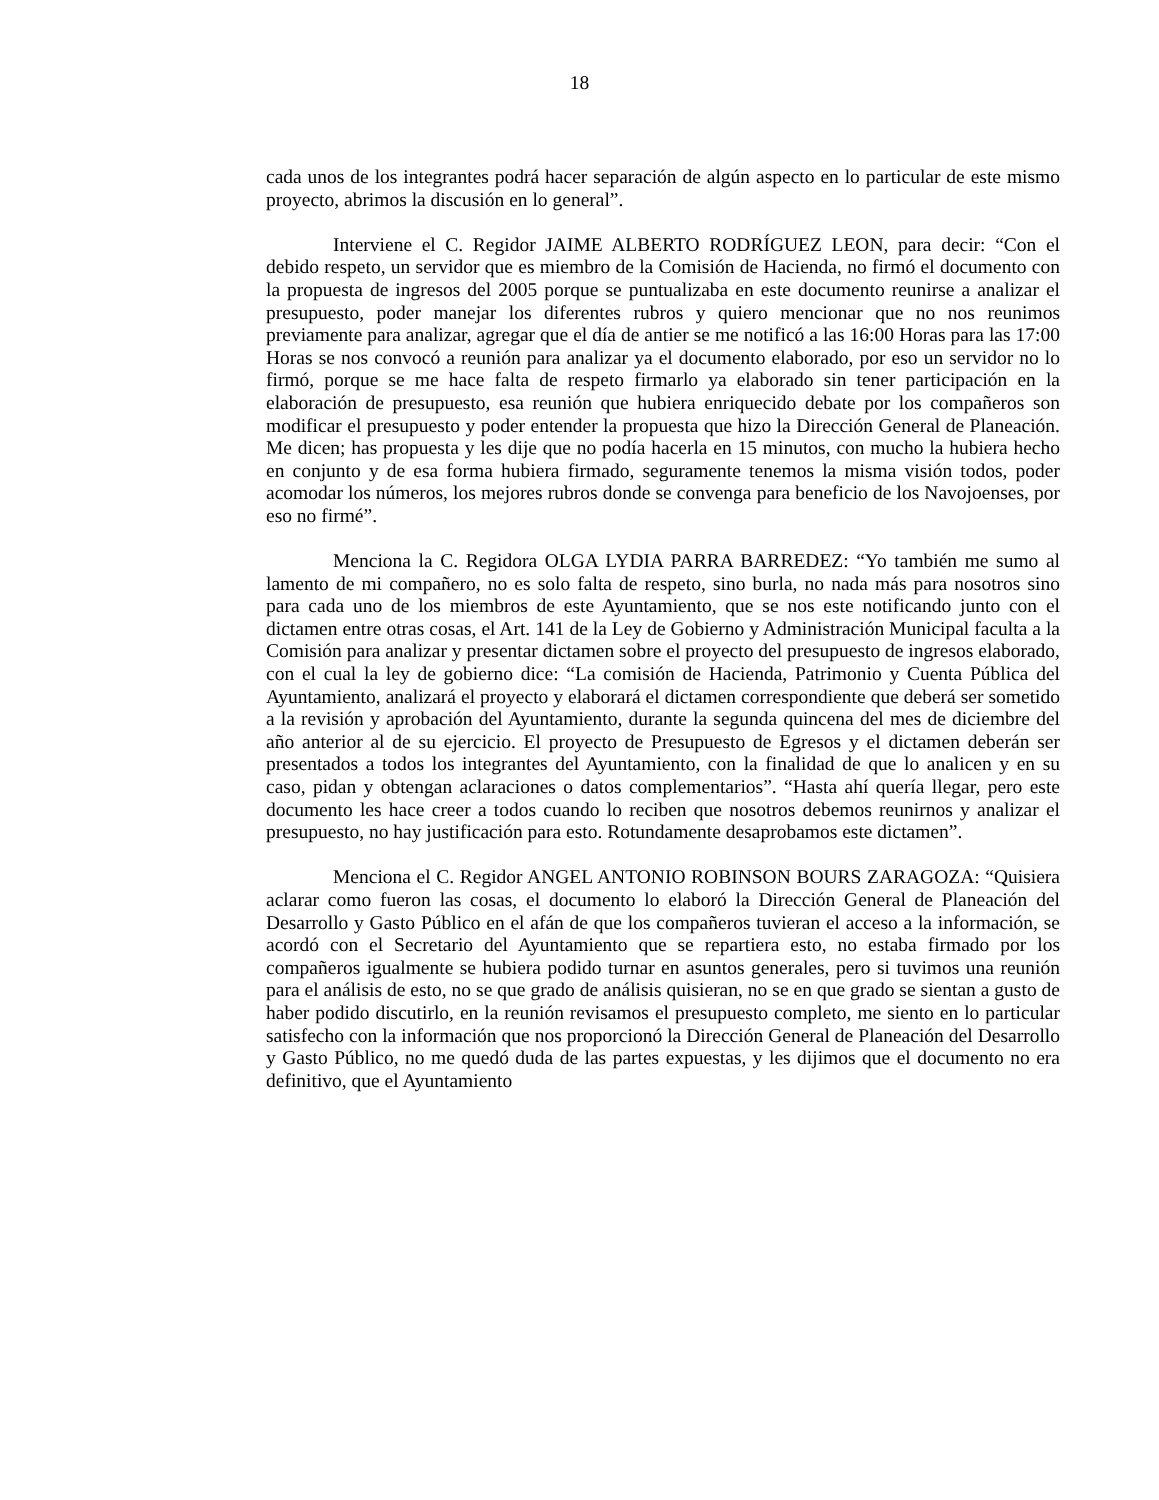18
cada unos de los integrantes podrá hacer separación de algún aspecto en lo particular de este mismo proyecto, abrimos la discusión en lo general”.
Interviene el C. Regidor JAIME ALBERTO RODRÍGUEZ LEON, para decir: “Con el debido respeto, un servidor que es miembro de la Comisión de Hacienda, no firmó el documento con la propuesta de ingresos del 2005 porque se puntualizaba en este documento reunirse a analizar el presupuesto, poder manejar los diferentes rubros y quiero mencionar que no nos reunimos previamente para analizar, agregar que el día de antier se me notificó a las 16:00 Horas para las 17:00 Horas se nos convocó a reunión para analizar ya el documento elaborado, por eso un servidor no lo firmó, porque se me hace falta de respeto firmarlo ya elaborado sin tener participación en la elaboración de presupuesto, esa reunión que hubiera enriquecido debate por los compañeros son modificar el presupuesto y poder entender la propuesta que hizo la Dirección General de Planeación. Me dicen; has propuesta y les dije que no podía hacerla en 15 minutos, con mucho la hubiera hecho en conjunto y de esa forma hubiera firmado, seguramente tenemos la misma visión todos, poder acomodar los números, los mejores rubros donde se convenga para beneficio de los Navojoenses, por eso no firmé”.
Menciona la C. Regidora OLGA LYDIA PARRA BARREDEZ: “Yo también me sumo al lamento de mi compañero, no es solo falta de respeto, sino burla, no nada más para nosotros sino para cada uno de los miembros de este Ayuntamiento, que se nos este notificando junto con el dictamen entre otras cosas, el Art. 141 de la Ley de Gobierno y Administración Municipal faculta a la Comisión para analizar y presentar dictamen sobre el proyecto del presupuesto de ingresos elaborado, con el cual la ley de gobierno dice: “La comisión de Hacienda, Patrimonio y Cuenta Pública del Ayuntamiento, analizará el proyecto y elaborará el dictamen correspondiente que deberá ser sometido a la revisión y aprobación del Ayuntamiento, durante la segunda quincena del mes de diciembre del año anterior al de su ejercicio. El proyecto de Presupuesto de Egresos y el dictamen deberán ser presentados a todos los integrantes del Ayuntamiento, con la finalidad de que lo analicen y en su caso, pidan y obtengan aclaraciones o datos complementarios”. “Hasta ahí quería llegar, pero este documento les hace creer a todos cuando lo reciben que nosotros debemos reunirnos y analizar el presupuesto, no hay justificación para esto. Rotundamente desaprobamos este dictamen”.
Menciona el C. Regidor ANGEL ANTONIO ROBINSON BOURS ZARAGOZA: “Quisiera aclarar como fueron las cosas, el documento lo elaboró la Dirección General de Planeación del Desarrollo y Gasto Público en el afán de que los compañeros tuvieran el acceso a la información, se acordó con el Secretario del Ayuntamiento que se repartiera esto, no estaba firmado por los compañeros igualmente se hubiera podido turnar en asuntos generales, pero si tuvimos una reunión para el análisis de esto, no se que grado de análisis quisieran, no se en que grado se sientan a gusto de haber podido discutirlo, en la reunión revisamos el presupuesto completo, me siento en lo particular satisfecho con la información que nos proporcionó la Dirección General de Planeación del Desarrollo y Gasto Público, no me quedó duda de las partes expuestas, y les dijimos que el documento no era definitivo, que el Ayuntamiento